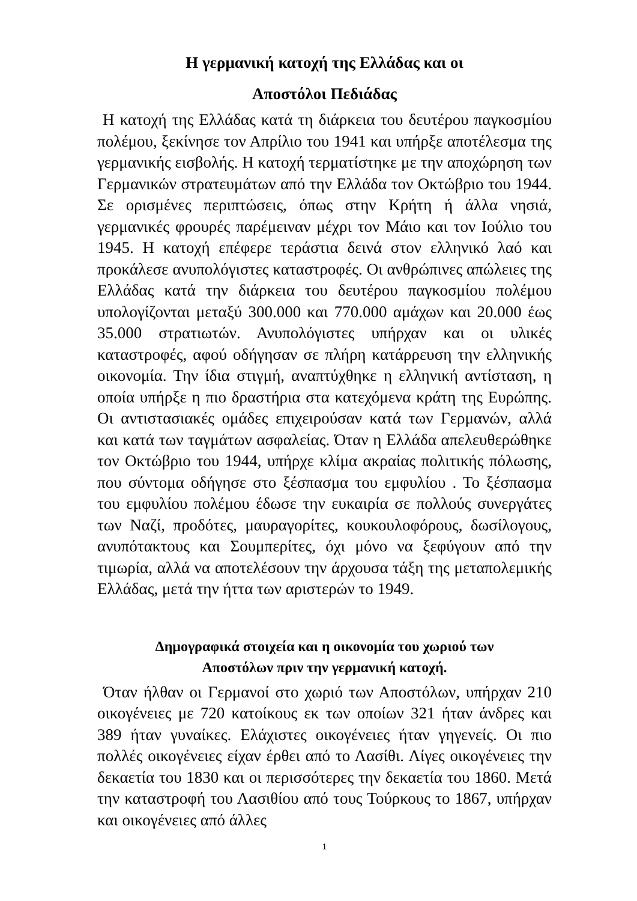Η γερμανική κατοχή της Ελλάδας και οι
Αποστόλοι Πεδιάδας
Η κατοχή της Ελλάδας κατά τη διάρκεια του δευτέρου παγκοσμίου πολέμου, ξεκίνησε τον Απρίλιο του 1941 και υπήρξε αποτέλεσμα της γερμανικής εισβολής. Η κατοχή τερματίστηκε με την αποχώρηση των Γερμανικών στρατευμάτων από την Ελλάδα τον Οκτώβριο του 1944. Σε ορισμένες περιπτώσεις, όπως στην Κρήτη ή άλλα νησιά, γερμανικές φρουρές παρέμειναν μέχρι τον Μάιο και τον Ιούλιο του 1945. Η κατοχή επέφερε τεράστια δεινά στον ελληνικό λαό και προκάλεσε ανυπολόγιστες καταστροφές. Οι ανθρώπινες απώλειες της Ελλάδας κατά την διάρκεια του δευτέρου παγκοσμίου πολέμου υπολογίζονται μεταξύ 300.000 και 770.000 αμάχων και 20.000 έως 35.000 στρατιωτών. Ανυπολόγιστες υπήρχαν και οι υλικές καταστροφές, αφού οδήγησαν σε πλήρη κατάρρευση την ελληνικής οικονομία. Την ίδια στιγμή, αναπτύχθηκε η ελληνική αντίσταση, η οποία υπήρξε η πιο δραστήρια στα κατεχόμενα κράτη της Ευρώπης. Οι αντιστασιακές ομάδες επιχειρούσαν κατά των Γερμανών, αλλά και κατά των ταγμάτων ασφαλείας. Όταν η Ελλάδα απελευθερώθηκε τον Οκτώβριο του 1944, υπήρχε κλίμα ακραίας πολιτικής πόλωσης, που σύντομα οδήγησε στο ξέσπασμα του εμφυλίου . Το ξέσπασμα του εμφυλίου πολέμου έδωσε την ευκαιρία σε πολλούς συνεργάτες των Ναζί, προδότες, μαυραγορίτες, κουκουλοφόρους, δωσίλογους, ανυπότακτους και Σουμπερίτες, όχι μόνο να ξεφύγουν από την τιμωρία, αλλά να αποτελέσουν την άρχουσα τάξη της μεταπολεμικής Ελλάδας, μετά την ήττα των αριστερών το 1949.
Δημογραφικά στοιχεία και η οικονομία του χωριού των
Αποστόλων πριν την γερμανική κατοχή.
Όταν ήλθαν οι Γερμανοί στο χωριό των Αποστόλων, υπήρχαν 210 οικογένειες με 720 κατοίκους εκ των οποίων 321 ήταν άνδρες και 389 ήταν γυναίκες. Ελάχιστες οικογένειες ήταν γηγενείς. Οι πιο πολλές οικογένειες είχαν έρθει από το Λασίθι. Λίγες οικογένειες την δεκαετία του 1830 και οι περισσότερες την δεκαετία του 1860. Μετά την καταστροφή του Λασιθίου από τους Τούρκους το 1867, υπήρχαν και οικογένειες από άλλες
1